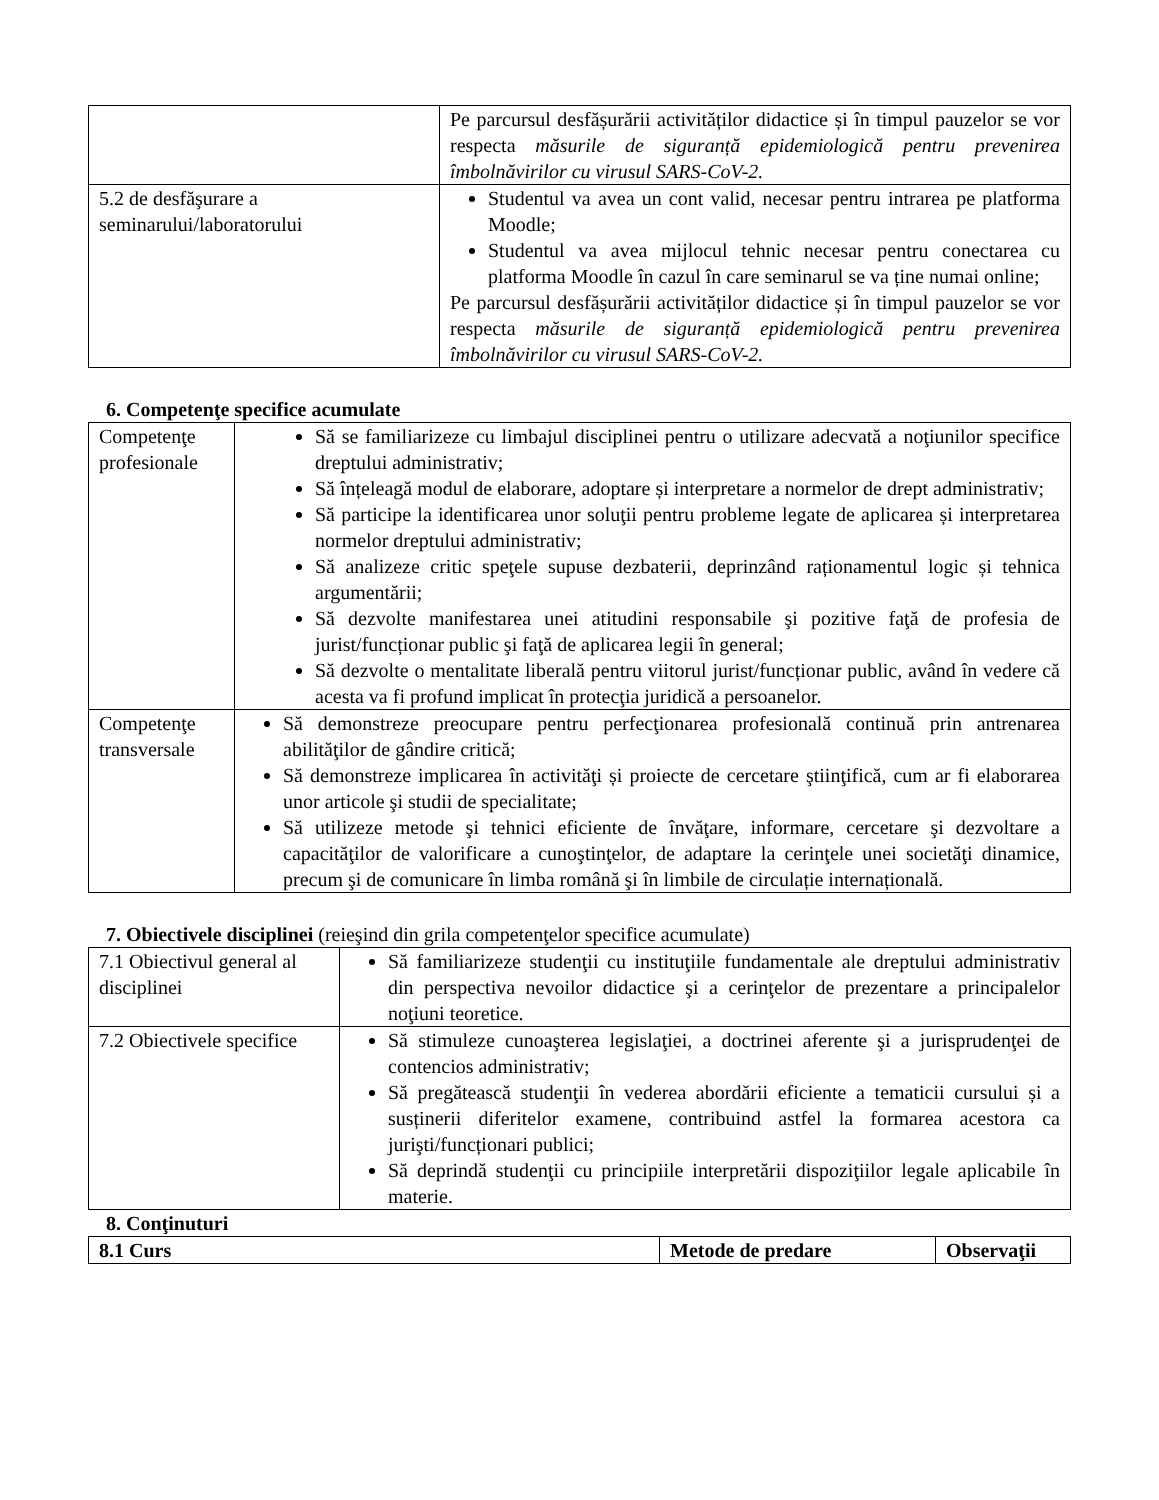| | Pe parcursul desfășurării activităților didactice și în timpul pauzelor se vor respecta măsurile de siguranță epidemiologică pentru prevenirea îmbolnăvirilor cu virusul SARS-CoV-2. |
| 5.2 de desfăşurare a seminarului/laboratorului | Studentul va avea un cont valid, necesar pentru intrarea pe platforma Moodle; Studentul va avea mijlocul tehnic necesar pentru conectarea cu platforma Moodle în cazul în care seminarul se va ține numai online; Pe parcursul desfășurării activităților didactice și în timpul pauzelor se vor respecta măsurile de siguranță epidemiologică pentru prevenirea îmbolnăvirilor cu virusul SARS-CoV-2. |
6. Competenţe specifice acumulate
| Competenţe profesionale | Să se familiarizeze cu limbajul disciplinei pentru o utilizare adecvată a noţiunilor specifice dreptului administrativ; Să înțeleagă modul de elaborare, adoptare și interpretare a normelor de drept administrativ; Să participe la identificarea unor soluţii pentru probleme legate de aplicarea și interpretarea normelor dreptului administrativ; Să analizeze critic speţele supuse dezbaterii, deprinzând raționamentul logic și tehnica argumentării; Să dezvolte manifestarea unei atitudini responsabile şi pozitive faţă de profesia de jurist/funcționar public şi faţă de aplicarea legii în general; Să dezvolte o mentalitate liberală pentru viitorul jurist/funcționar public, având în vedere că acesta va fi profund implicat în protecţia juridică a persoanelor. |
| Competenţe transversale | Să demonstreze preocupare pentru perfecţionarea profesională continuă prin antrenarea abilităţilor de gândire critică; Să demonstreze implicarea în activităţi și proiecte de cercetare ştiinţifică, cum ar fi elaborarea unor articole şi studii de specialitate; Să utilizeze metode şi tehnici eficiente de învăţare, informare, cercetare şi dezvoltare a capacităţilor de valorificare a cunoştinţelor, de adaptare la cerinţele unei societăţi dinamice, precum şi de comunicare în limba română şi în limbile de circulație internațională. |
7. Obiectivele disciplinei (reieşind din grila competenţelor specifice acumulate)
| 7.1 Obiectivul general al disciplinei | Să familiarizeze studenţii cu instituţiile fundamentale ale dreptului administrativ din perspectiva nevoilor didactice şi a cerinţelor de prezentare a principalelor noţiuni teoretice. |
| 7.2 Obiectivele specifice | Să stimuleze cunoaşterea legislaţiei, a doctrinei aferente şi a jurisprudenţei de contencios administrativ; Să pregătească studenţii în vederea abordării eficiente a tematicii cursului și a susținerii diferitelor examene, contribuind astfel la formarea acestora ca jurişti/funcționari publici; Să deprindă studenţii cu principiile interpretării dispoziţiilor legale aplicabile în materie. |
8. Conţinuturi
| 8.1 Curs | Metode de predare | Observaţii |